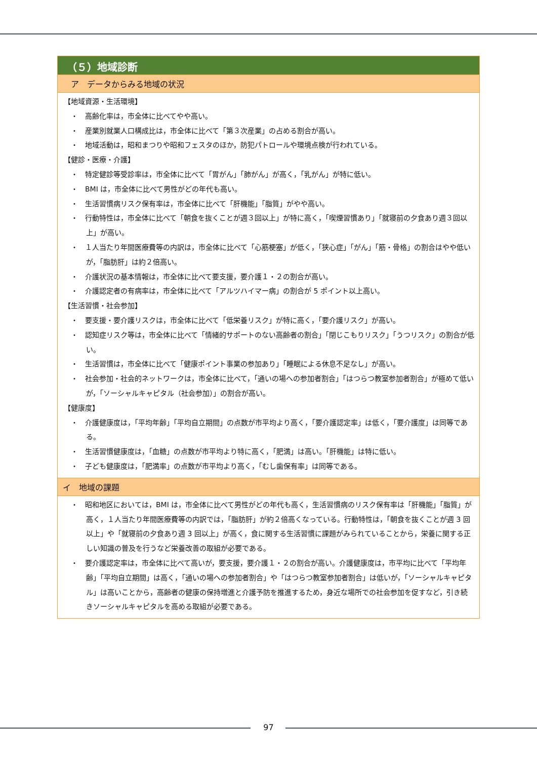（５）地域診断
ア　データからみる地域の状況
【地域資源・生活環境】
・　高齢化率は，市全体に比べてやや高い。
・　産業別就業人口構成比は，市全体に比べて「第３次産業」の占める割合が高い。
・　地域活動は，昭和まつりや昭和フェスタのほか，防犯パトロールや環境点検が行われている。
【健診・医療・介護】
・　特定健診等受診率は，市全体に比べて「胃がん」「肺がん」が高く，「乳がん」が特に低い。
・　BMI は，市全体に比べて男性がどの年代も高い。
・　生活習慣病リスク保有率は，市全体に比べて「肝機能」「脂質」がやや高い。
・　行動特性は，市全体に比べて「朝食を抜くことが週３回以上」が特に高く，「喫煙習慣あり」「就寝前の夕食あり週３回以上」が高い。
・　１人当たり年間医療費等の内訳は，市全体に比べて「心筋梗塞」が低く，「狭心症」「がん」「筋・骨格」の割合はやや低いが，「脂肪肝」は約２倍高い。
・　介護状況の基本情報は，市全体に比べて要支援，要介護１・２の割合が高い。
・　介護認定者の有病率は，市全体に比べて「アルツハイマー病」の割合が 5 ポイント以上高い。
【生活習慣・社会参加】
・　要支援・要介護リスクは，市全体に比べて「低栄養リスク」が特に高く，「要介護リスク」が高い。
・　認知症リスク等は，市全体に比べて「情緒的サポートのない高齢者の割合」「閉じこもりリスク」「うつリスク」の割合が低い。
・　生活習慣は，市全体に比べて「健康ポイント事業の参加あり」「睡眠による休息不足なし」が高い。
・　社会参加・社会的ネットワークは，市全体に比べて，「通いの場への参加者割合」「はつらつ教室参加者割合」が極めて低いが，「ソーシャルキャピタル（社会参加）」の割合が高い。
【健康度】
・　介護健康度は，「平均年齢」「平均自立期間」の点数が市平均より高く，「要介護認定率」は低く，「要介護度」は同等である。
・　生活習慣健康度は，「血糖」の点数が市平均より特に高く，「肥満」は高い。「肝機能」は特に低い。
・　子ども健康度は，「肥満率」の点数が市平均より高く，「むし歯保有率」は同等である。
イ　地域の課題
・　昭和地区においては，BMI は，市全体に比べて男性がどの年代も高く，生活習慣病のリスク保有率は「肝機能」「脂質」が高く，１人当たり年間医療費等の内訳では，「脂肪肝」が約２倍高くなっている。行動特性は，「朝食を抜くことが週 3 回以上」や「就寝前の夕食あり週 3 回以上」が高く，食に関する生活習慣に課題がみられていることから，栄養に関する正しい知識の普及を行うなど栄養改善の取組が必要である。
・　要介護認定率は，市全体に比べて高いが，要支援，要介護１・２の割合が高い。介護健康度は，市平均に比べて「平均年齢」「平均自立期間」は高く，「通いの場への参加者割合」や「はつらつ教室参加者割合」は低いが，「ソーシャルキャピタル」は高いことから，高齢者の健康の保持増進と介護予防を推進するため，身近な場所での社会参加を促すなど，引き続きソーシャルキャピタルを高める取組が必要である。
97